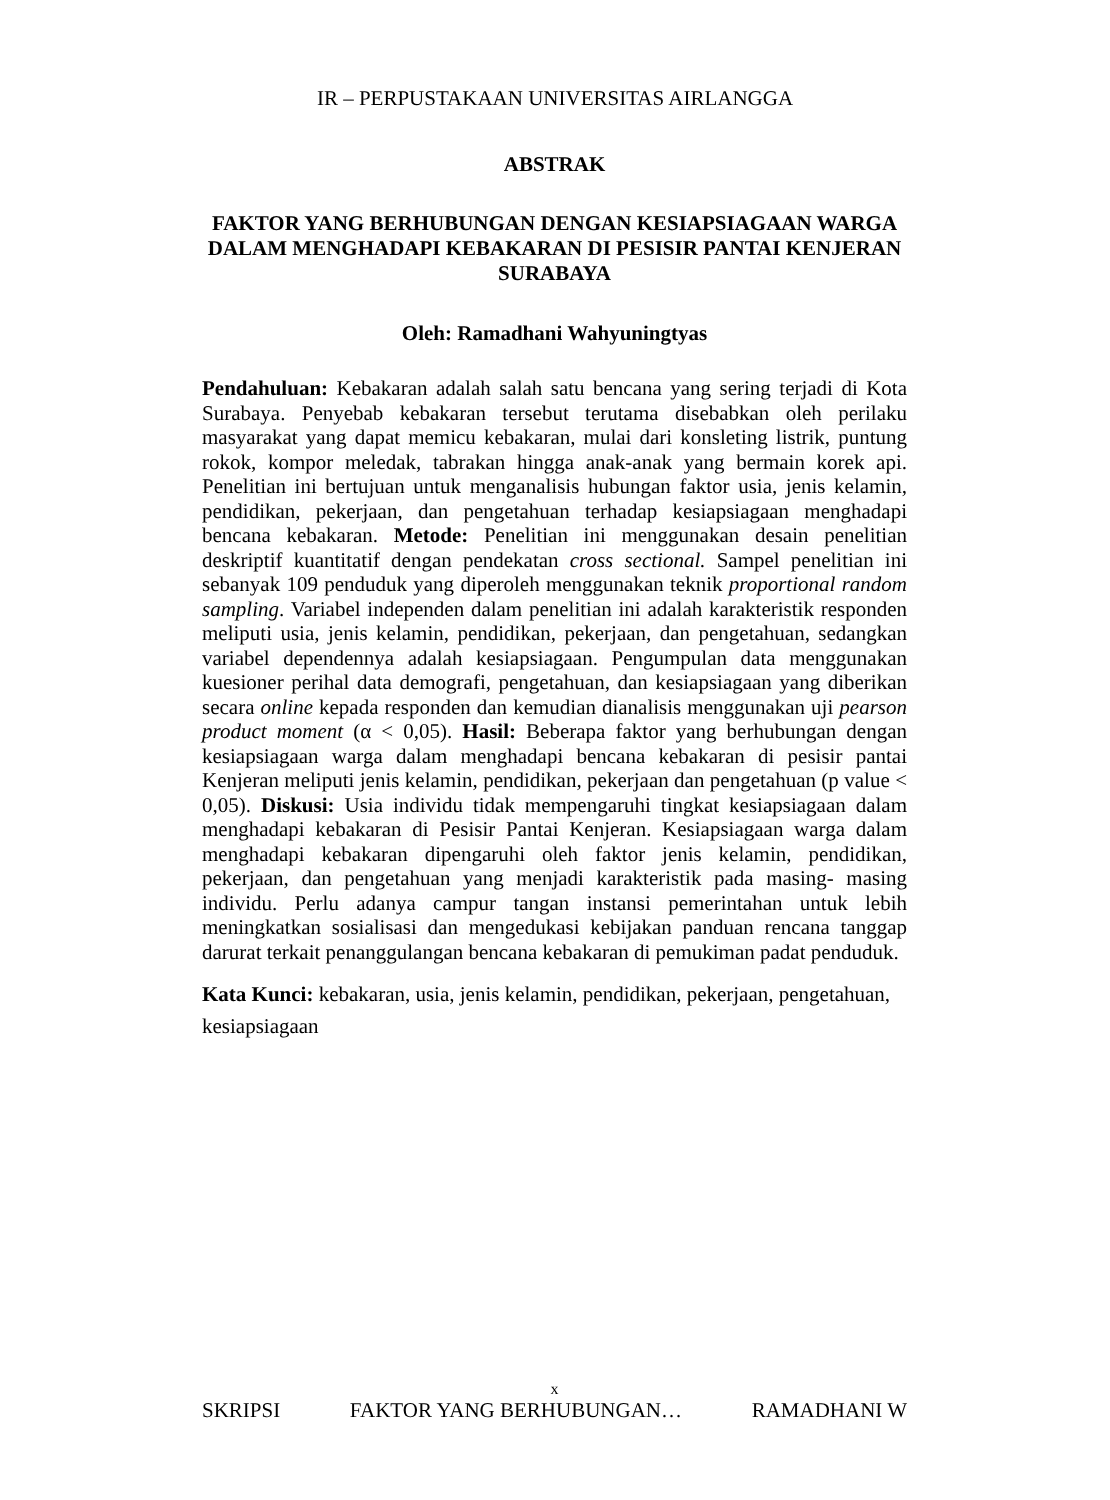IR – PERPUSTAKAAN UNIVERSITAS AIRLANGGA
ABSTRAK
FAKTOR YANG BERHUBUNGAN DENGAN KESIAPSIAGAAN WARGA DALAM MENGHADAPI KEBAKARAN DI PESISIR PANTAI KENJERAN SURABAYA
Oleh: Ramadhani Wahyuningtyas
Pendahuluan: Kebakaran adalah salah satu bencana yang sering terjadi di Kota Surabaya. Penyebab kebakaran tersebut terutama disebabkan oleh perilaku masyarakat yang dapat memicu kebakaran, mulai dari konsleting listrik, puntung rokok, kompor meledak, tabrakan hingga anak-anak yang bermain korek api. Penelitian ini bertujuan untuk menganalisis hubungan faktor usia, jenis kelamin, pendidikan, pekerjaan, dan pengetahuan terhadap kesiapsiagaan menghadapi bencana kebakaran. Metode: Penelitian ini menggunakan desain penelitian deskriptif kuantitatif dengan pendekatan cross sectional. Sampel penelitian ini sebanyak 109 penduduk yang diperoleh menggunakan teknik proportional random sampling. Variabel independen dalam penelitian ini adalah karakteristik responden meliputi usia, jenis kelamin, pendidikan, pekerjaan, dan pengetahuan, sedangkan variabel dependennya adalah kesiapsiagaan. Pengumpulan data menggunakan kuesioner perihal data demografi, pengetahuan, dan kesiapsiagaan yang diberikan secara online kepada responden dan kemudian dianalisis menggunakan uji pearson product moment (α < 0,05). Hasil: Beberapa faktor yang berhubungan dengan kesiapsiagaan warga dalam menghadapi bencana kebakaran di pesisir pantai Kenjeran meliputi jenis kelamin, pendidikan, pekerjaan dan pengetahuan (p value < 0,05). Diskusi: Usia individu tidak mempengaruhi tingkat kesiapsiagaan dalam menghadapi kebakaran di Pesisir Pantai Kenjeran. Kesiapsiagaan warga dalam menghadapi kebakaran dipengaruhi oleh faktor jenis kelamin, pendidikan, pekerjaan, dan pengetahuan yang menjadi karakteristik pada masing- masing individu. Perlu adanya campur tangan instansi pemerintahan untuk lebih meningkatkan sosialisasi dan mengedukasi kebijakan panduan rencana tanggap darurat terkait penanggulangan bencana kebakaran di pemukiman padat penduduk.
Kata Kunci: kebakaran, usia, jenis kelamin, pendidikan, pekerjaan, pengetahuan, kesiapsiagaan
x
SKRIPSI FAKTOR YANG BERHUBUNGAN… RAMADHANI W